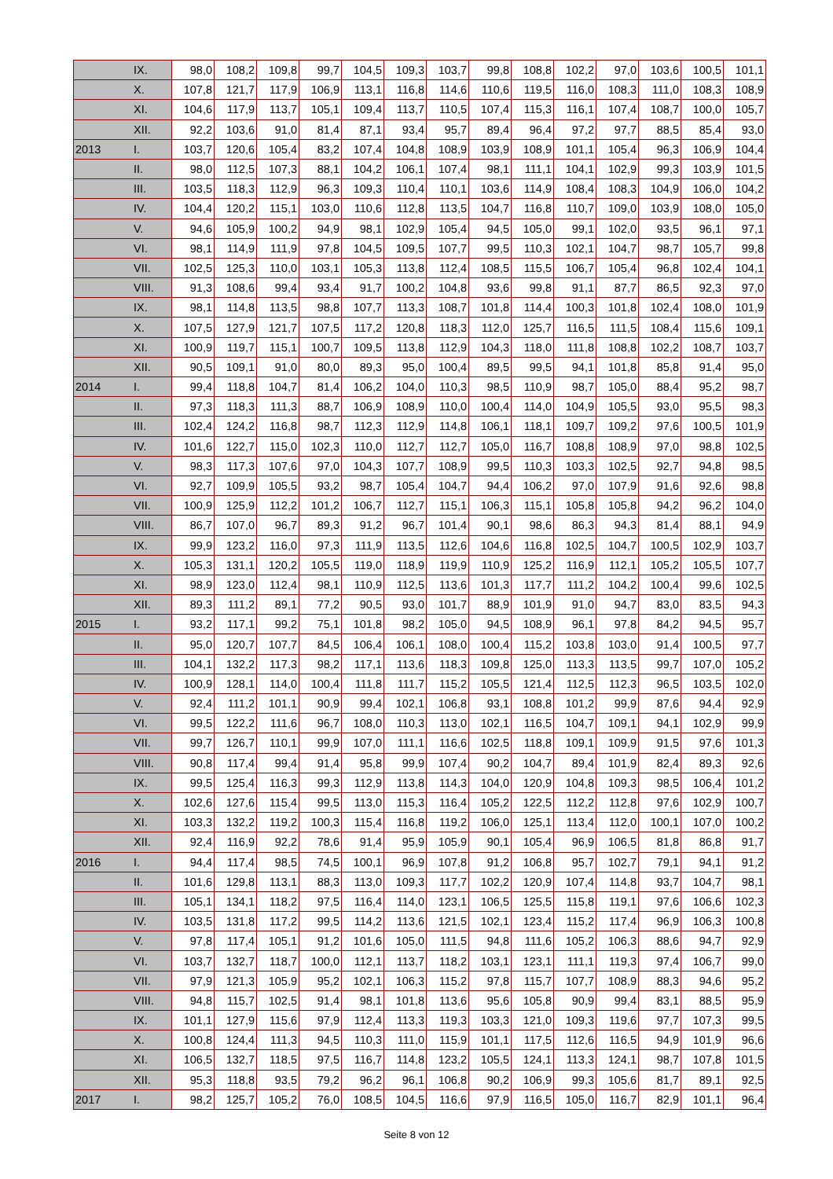| | IX. | 98,0 | 108,2 | 109,8 | 99,7 | 104,5 | 109,3 | 103,7 | 99,8 | 108,8 | 102,2 | 97,0 | 103,6 | 100,5 | 101,1 |
| | X. | 107,8 | 121,7 | 117,9 | 106,9 | 113,1 | 116,8 | 114,6 | 110,6 | 119,5 | 116,0 | 108,3 | 111,0 | 108,3 | 108,9 |
| | XI. | 104,6 | 117,9 | 113,7 | 105,1 | 109,4 | 113,7 | 110,5 | 107,4 | 115,3 | 116,1 | 107,4 | 108,7 | 100,0 | 105,7 |
| | XII. | 92,2 | 103,6 | 91,0 | 81,4 | 87,1 | 93,4 | 95,7 | 89,4 | 96,4 | 97,2 | 97,7 | 88,5 | 85,4 | 93,0 |
| 2013 | I. | 103,7 | 120,6 | 105,4 | 83,2 | 107,4 | 104,8 | 108,9 | 103,9 | 108,9 | 101,1 | 105,4 | 96,3 | 106,9 | 104,4 |
| | II. | 98,0 | 112,5 | 107,3 | 88,1 | 104,2 | 106,1 | 107,4 | 98,1 | 111,1 | 104,1 | 102,9 | 99,3 | 103,9 | 101,5 |
| | III. | 103,5 | 118,3 | 112,9 | 96,3 | 109,3 | 110,4 | 110,1 | 103,6 | 114,9 | 108,4 | 108,3 | 104,9 | 106,0 | 104,2 |
| | IV. | 104,4 | 120,2 | 115,1 | 103,0 | 110,6 | 112,8 | 113,5 | 104,7 | 116,8 | 110,7 | 109,0 | 103,9 | 108,0 | 105,0 |
| | V. | 94,6 | 105,9 | 100,2 | 94,9 | 98,1 | 102,9 | 105,4 | 94,5 | 105,0 | 99,1 | 102,0 | 93,5 | 96,1 | 97,1 |
| | VI. | 98,1 | 114,9 | 111,9 | 97,8 | 104,5 | 109,5 | 107,7 | 99,5 | 110,3 | 102,1 | 104,7 | 98,7 | 105,7 | 99,8 |
| | VII. | 102,5 | 125,3 | 110,0 | 103,1 | 105,3 | 113,8 | 112,4 | 108,5 | 115,5 | 106,7 | 105,4 | 96,8 | 102,4 | 104,1 |
| | VIII. | 91,3 | 108,6 | 99,4 | 93,4 | 91,7 | 100,2 | 104,8 | 93,6 | 99,8 | 91,1 | 87,7 | 86,5 | 92,3 | 97,0 |
| | IX. | 98,1 | 114,8 | 113,5 | 98,8 | 107,7 | 113,3 | 108,7 | 101,8 | 114,4 | 100,3 | 101,8 | 102,4 | 108,0 | 101,9 |
| | X. | 107,5 | 127,9 | 121,7 | 107,5 | 117,2 | 120,8 | 118,3 | 112,0 | 125,7 | 116,5 | 111,5 | 108,4 | 115,6 | 109,1 |
| | XI. | 100,9 | 119,7 | 115,1 | 100,7 | 109,5 | 113,8 | 112,9 | 104,3 | 118,0 | 111,8 | 108,8 | 102,2 | 108,7 | 103,7 |
| | XII. | 90,5 | 109,1 | 91,0 | 80,0 | 89,3 | 95,0 | 100,4 | 89,5 | 99,5 | 94,1 | 101,8 | 85,8 | 91,4 | 95,0 |
| 2014 | I. | 99,4 | 118,8 | 104,7 | 81,4 | 106,2 | 104,0 | 110,3 | 98,5 | 110,9 | 98,7 | 105,0 | 88,4 | 95,2 | 98,7 |
| | II. | 97,3 | 118,3 | 111,3 | 88,7 | 106,9 | 108,9 | 110,0 | 100,4 | 114,0 | 104,9 | 105,5 | 93,0 | 95,5 | 98,3 |
| | III. | 102,4 | 124,2 | 116,8 | 98,7 | 112,3 | 112,9 | 114,8 | 106,1 | 118,1 | 109,7 | 109,2 | 97,6 | 100,5 | 101,9 |
| | IV. | 101,6 | 122,7 | 115,0 | 102,3 | 110,0 | 112,7 | 112,7 | 105,0 | 116,7 | 108,8 | 108,9 | 97,0 | 98,8 | 102,5 |
| | V. | 98,3 | 117,3 | 107,6 | 97,0 | 104,3 | 107,7 | 108,9 | 99,5 | 110,3 | 103,3 | 102,5 | 92,7 | 94,8 | 98,5 |
| | VI. | 92,7 | 109,9 | 105,5 | 93,2 | 98,7 | 105,4 | 104,7 | 94,4 | 106,2 | 97,0 | 107,9 | 91,6 | 92,6 | 98,8 |
| | VII. | 100,9 | 125,9 | 112,2 | 101,2 | 106,7 | 112,7 | 115,1 | 106,3 | 115,1 | 105,8 | 105,8 | 94,2 | 96,2 | 104,0 |
| | VIII. | 86,7 | 107,0 | 96,7 | 89,3 | 91,2 | 96,7 | 101,4 | 90,1 | 98,6 | 86,3 | 94,3 | 81,4 | 88,1 | 94,9 |
| | IX. | 99,9 | 123,2 | 116,0 | 97,3 | 111,9 | 113,5 | 112,6 | 104,6 | 116,8 | 102,5 | 104,7 | 100,5 | 102,9 | 103,7 |
| | X. | 105,3 | 131,1 | 120,2 | 105,5 | 119,0 | 118,9 | 119,9 | 110,9 | 125,2 | 116,9 | 112,1 | 105,2 | 105,5 | 107,7 |
| | XI. | 98,9 | 123,0 | 112,4 | 98,1 | 110,9 | 112,5 | 113,6 | 101,3 | 117,7 | 111,2 | 104,2 | 100,4 | 99,6 | 102,5 |
| | XII. | 89,3 | 111,2 | 89,1 | 77,2 | 90,5 | 93,0 | 101,7 | 88,9 | 101,9 | 91,0 | 94,7 | 83,0 | 83,5 | 94,3 |
| 2015 | I. | 93,2 | 117,1 | 99,2 | 75,1 | 101,8 | 98,2 | 105,0 | 94,5 | 108,9 | 96,1 | 97,8 | 84,2 | 94,5 | 95,7 |
| | II. | 95,0 | 120,7 | 107,7 | 84,5 | 106,4 | 106,1 | 108,0 | 100,4 | 115,2 | 103,8 | 103,0 | 91,4 | 100,5 | 97,7 |
| | III. | 104,1 | 132,2 | 117,3 | 98,2 | 117,1 | 113,6 | 118,3 | 109,8 | 125,0 | 113,3 | 113,5 | 99,7 | 107,0 | 105,2 |
| | IV. | 100,9 | 128,1 | 114,0 | 100,4 | 111,8 | 111,7 | 115,2 | 105,5 | 121,4 | 112,5 | 112,3 | 96,5 | 103,5 | 102,0 |
| | V. | 92,4 | 111,2 | 101,1 | 90,9 | 99,4 | 102,1 | 106,8 | 93,1 | 108,8 | 101,2 | 99,9 | 87,6 | 94,4 | 92,9 |
| | VI. | 99,5 | 122,2 | 111,6 | 96,7 | 108,0 | 110,3 | 113,0 | 102,1 | 116,5 | 104,7 | 109,1 | 94,1 | 102,9 | 99,9 |
| | VII. | 99,7 | 126,7 | 110,1 | 99,9 | 107,0 | 111,1 | 116,6 | 102,5 | 118,8 | 109,1 | 109,9 | 91,5 | 97,6 | 101,3 |
| | VIII. | 90,8 | 117,4 | 99,4 | 91,4 | 95,8 | 99,9 | 107,4 | 90,2 | 104,7 | 89,4 | 101,9 | 82,4 | 89,3 | 92,6 |
| | IX. | 99,5 | 125,4 | 116,3 | 99,3 | 112,9 | 113,8 | 114,3 | 104,0 | 120,9 | 104,8 | 109,3 | 98,5 | 106,4 | 101,2 |
| | X. | 102,6 | 127,6 | 115,4 | 99,5 | 113,0 | 115,3 | 116,4 | 105,2 | 122,5 | 112,2 | 112,8 | 97,6 | 102,9 | 100,7 |
| | XI. | 103,3 | 132,2 | 119,2 | 100,3 | 115,4 | 116,8 | 119,2 | 106,0 | 125,1 | 113,4 | 112,0 | 100,1 | 107,0 | 100,2 |
| | XII. | 92,4 | 116,9 | 92,2 | 78,6 | 91,4 | 95,9 | 105,9 | 90,1 | 105,4 | 96,9 | 106,5 | 81,8 | 86,8 | 91,7 |
| 2016 | I. | 94,4 | 117,4 | 98,5 | 74,5 | 100,1 | 96,9 | 107,8 | 91,2 | 106,8 | 95,7 | 102,7 | 79,1 | 94,1 | 91,2 |
| | II. | 101,6 | 129,8 | 113,1 | 88,3 | 113,0 | 109,3 | 117,7 | 102,2 | 120,9 | 107,4 | 114,8 | 93,7 | 104,7 | 98,1 |
| | III. | 105,1 | 134,1 | 118,2 | 97,5 | 116,4 | 114,0 | 123,1 | 106,5 | 125,5 | 115,8 | 119,1 | 97,6 | 106,6 | 102,3 |
| | IV. | 103,5 | 131,8 | 117,2 | 99,5 | 114,2 | 113,6 | 121,5 | 102,1 | 123,4 | 115,2 | 117,4 | 96,9 | 106,3 | 100,8 |
| | V. | 97,8 | 117,4 | 105,1 | 91,2 | 101,6 | 105,0 | 111,5 | 94,8 | 111,6 | 105,2 | 106,3 | 88,6 | 94,7 | 92,9 |
| | VI. | 103,7 | 132,7 | 118,7 | 100,0 | 112,1 | 113,7 | 118,2 | 103,1 | 123,1 | 111,1 | 119,3 | 97,4 | 106,7 | 99,0 |
| | VII. | 97,9 | 121,3 | 105,9 | 95,2 | 102,1 | 106,3 | 115,2 | 97,8 | 115,7 | 107,7 | 108,9 | 88,3 | 94,6 | 95,2 |
| | VIII. | 94,8 | 115,7 | 102,5 | 91,4 | 98,1 | 101,8 | 113,6 | 95,6 | 105,8 | 90,9 | 99,4 | 83,1 | 88,5 | 95,9 |
| | IX. | 101,1 | 127,9 | 115,6 | 97,9 | 112,4 | 113,3 | 119,3 | 103,3 | 121,0 | 109,3 | 119,6 | 97,7 | 107,3 | 99,5 |
| | X. | 100,8 | 124,4 | 111,3 | 94,5 | 110,3 | 111,0 | 115,9 | 101,1 | 117,5 | 112,6 | 116,5 | 94,9 | 101,9 | 96,6 |
| | XI. | 106,5 | 132,7 | 118,5 | 97,5 | 116,7 | 114,8 | 123,2 | 105,5 | 124,1 | 113,3 | 124,1 | 98,7 | 107,8 | 101,5 |
| | XII. | 95,3 | 118,8 | 93,5 | 79,2 | 96,2 | 96,1 | 106,8 | 90,2 | 106,9 | 99,3 | 105,6 | 81,7 | 89,1 | 92,5 |
| 2017 | I. | 98,2 | 125,7 | 105,2 | 76,0 | 108,5 | 104,5 | 116,6 | 97,9 | 116,5 | 105,0 | 116,7 | 82,9 | 101,1 | 96,4 |
Seite 8 von 12